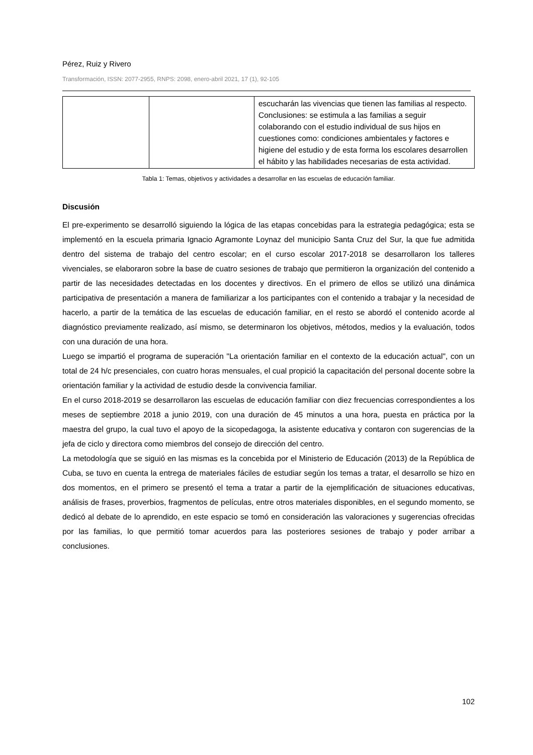Pérez, Ruiz y Rivero
Transformación, ISSN: 2077-2955, RNPS: 2098, enero-abril 2021, 17 (1), 92-105
| | | escucharán las vivencias que tienen las familias al respecto. Conclusiones: se estimula a las familias a seguir colaborando con el estudio individual de sus hijos en cuestiones como: condiciones ambientales y factores e higiene del estudio y de esta forma los escolares desarrollen el hábito y las habilidades necesarias de esta actividad. |
Tabla 1: Temas, objetivos y actividades a desarrollar en las escuelas de educación familiar.
Discusión
El pre-experimento se desarrolló siguiendo la lógica de las etapas concebidas para la estrategia pedagógica; esta se implementó en la escuela primaria Ignacio Agramonte Loynaz del municipio Santa Cruz del Sur, la que fue admitida dentro del sistema de trabajo del centro escolar; en el curso escolar 2017-2018 se desarrollaron los talleres vivenciales, se elaboraron sobre la base de cuatro sesiones de trabajo que permitieron la organización del contenido a partir de las necesidades detectadas en los docentes y directivos. En el primero de ellos se utilizó una dinámica participativa de presentación a manera de familiarizar a los participantes con el contenido a trabajar y la necesidad de hacerlo, a partir de la temática de las escuelas de educación familiar, en el resto se abordó el contenido acorde al diagnóstico previamente realizado, así mismo, se determinaron los objetivos, métodos, medios y la evaluación, todos con una duración de una hora.
Luego se impartió el programa de superación "La orientación familiar en el contexto de la educación actual", con un total de 24 h/c presenciales, con cuatro horas mensuales, el cual propició la capacitación del personal docente sobre la orientación familiar y la actividad de estudio desde la convivencia familiar.
En el curso 2018-2019 se desarrollaron las escuelas de educación familiar con diez frecuencias correspondientes a los meses de septiembre 2018 a junio 2019, con una duración de 45 minutos a una hora, puesta en práctica por la maestra del grupo, la cual tuvo el apoyo de la sicopedagoga, la asistente educativa y contaron con sugerencias de la jefa de ciclo y directora como miembros del consejo de dirección del centro.
La metodología que se siguió en las mismas es la concebida por el Ministerio de Educación (2013) de la República de Cuba, se tuvo en cuenta la entrega de materiales fáciles de estudiar según los temas a tratar, el desarrollo se hizo en dos momentos, en el primero se presentó el tema a tratar a partir de la ejemplificación de situaciones educativas, análisis de frases, proverbios, fragmentos de películas, entre otros materiales disponibles, en el segundo momento, se dedicó al debate de lo aprendido, en este espacio se tomó en consideración las valoraciones y sugerencias ofrecidas por las familias, lo que permitió tomar acuerdos para las posteriores sesiones de trabajo y poder arribar a conclusiones.
102